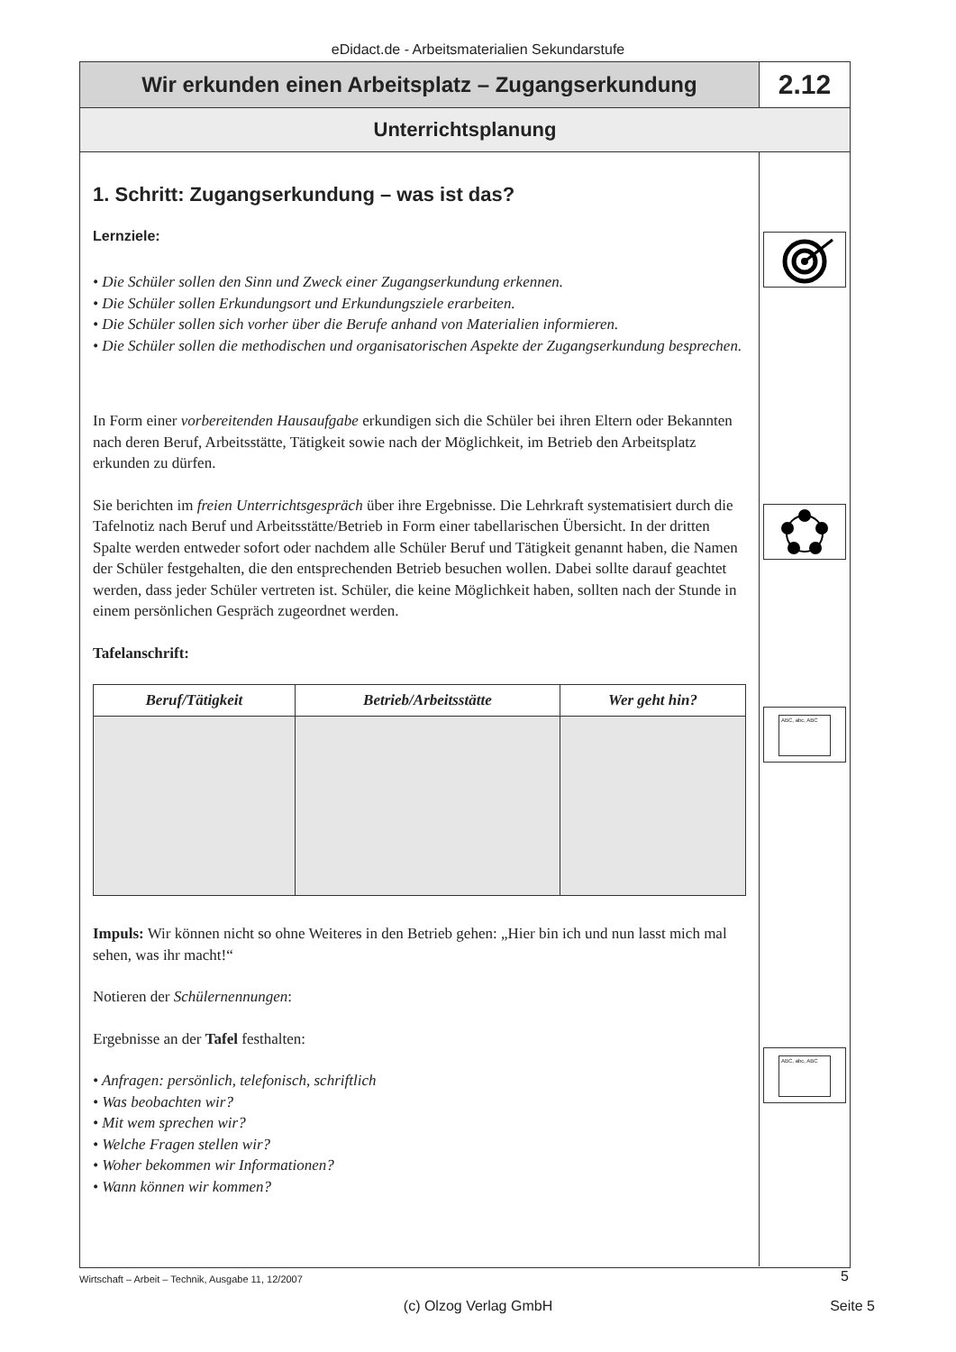eDidact.de - Arbeitsmaterialien Sekundarstufe
Wir erkunden einen Arbeitsplatz – Zugangserkundung
2.12
Unterrichtsplanung
1. Schritt: Zugangserkundung – was ist das?
Lernziele:
• Die Schüler sollen den Sinn und Zweck einer Zugangserkundung erkennen.
• Die Schüler sollen Erkundungsort und Erkundungsziele erarbeiten.
• Die Schüler sollen sich vorher über die Berufe anhand von Materialien informieren.
• Die Schüler sollen die methodischen und organisatorischen Aspekte der Zugangserkundung besprechen.
In Form einer vorbereitenden Hausaufgabe erkundigen sich die Schüler bei ihren Eltern oder Bekannten nach deren Beruf, Arbeitsstätte, Tätigkeit sowie nach der Möglichkeit, im Betrieb den Arbeitsplatz erkunden zu dürfen.
Sie berichten im freien Unterrichtsgespräch über ihre Ergebnisse. Die Lehrkraft systematisiert durch die Tafelnotiz nach Beruf und Arbeitsstätte/Betrieb in Form einer tabellarischen Übersicht. In der dritten Spalte werden entweder sofort oder nachdem alle Schüler Beruf und Tätigkeit genannt haben, die Namen der Schüler festgehalten, die den entsprechenden Betrieb besuchen wollen. Dabei sollte darauf geachtet werden, dass jeder Schüler vertreten ist. Schüler, die keine Möglichkeit haben, sollten nach der Stunde in einem persönlichen Gespräch zugeordnet werden.
Tafelanschrift:
| Beruf/Tätigkeit | Betrieb/Arbeitsstätte | Wer geht hin? |
| --- | --- | --- |
Impuls: Wir können nicht so ohne Weiteres in den Betrieb gehen: „Hier bin ich und nun lasst mich mal sehen, was ihr macht!“
Notieren der Schülernennungen:
Ergebnisse an der Tafel festhalten:
• Anfragen: persönlich, telefonisch, schriftlich
• Was beobachten wir?
• Mit wem sprechen wir?
• Welche Fragen stellen wir?
• Woher bekommen wir Informationen?
• Wann können wir kommen?
ABC, abc, ABC
ABC, abc, ABC
Wirtschaft – Arbeit – Technik, Ausgabe 11, 12/2007 5
(c) Olzog Verlag GmbH
Seite 5